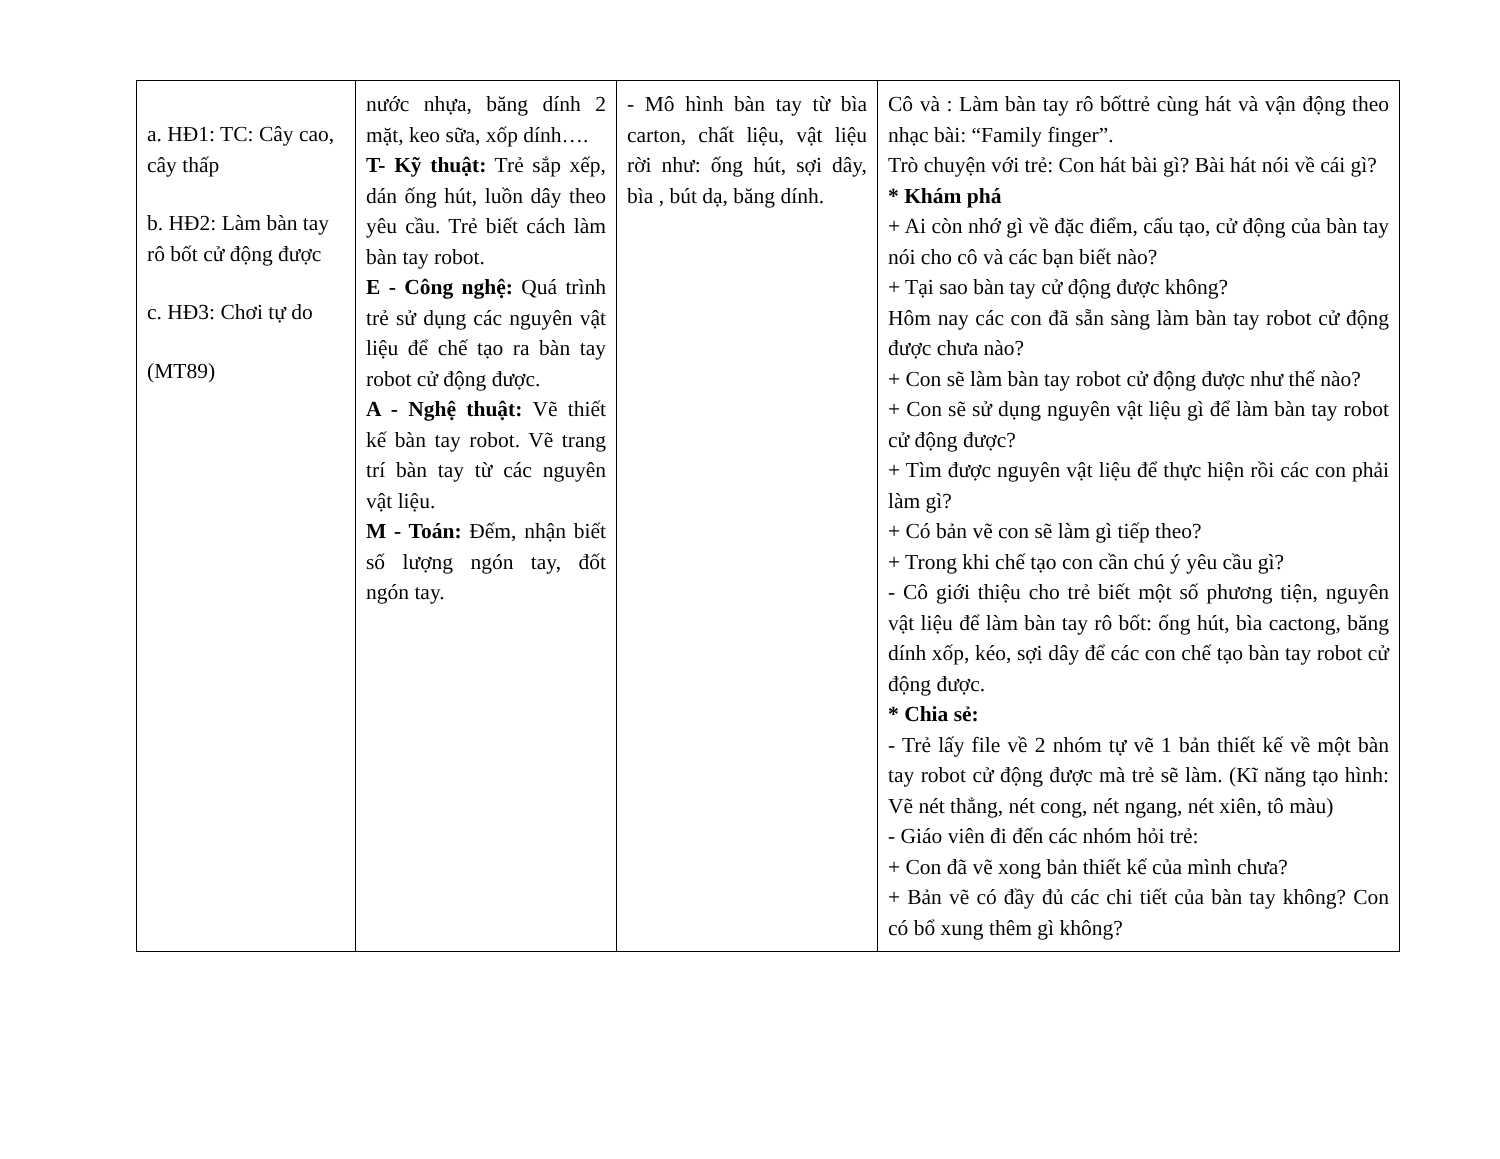| a. HĐ1: TC: Cây cao, cây thấp b. HĐ2: Làm bàn tay rô bốt cử động được c. HĐ3: Chơi tự do (MT89) | nước nhựa, băng dính 2 mặt, keo sữa, xốp dính…. T- Kỹ thuật: Trẻ sắp xếp, dán ống hút, luồn dây theo yêu cầu. Trẻ biết cách làm bàn tay robot. E - Công nghệ: Quá trình trẻ sử dụng các nguyên vật liệu để chế tạo ra bàn tay robot cử động được. A - Nghệ thuật: Vẽ thiết kế bàn tay robot. Vẽ trang trí bàn tay từ các nguyên vật liệu. M - Toán: Đếm, nhận biết số lượng ngón tay, đốt ngón tay. | - Mô hình bàn tay từ bìa carton, chất liệu, vật liệu rời như: ống hút, sợi dây, bìa , bút dạ, băng dính. | Cô và : Làm bàn tay rô bốttrẻ cùng hát và vận động theo nhạc bài: “Family finger”. Trò chuyện với trẻ: Con hát bài gì? Bài hát nói về cái gì? * Khám phá + Ai còn nhớ gì về đặc điểm, cấu tạo, cử động của bàn tay nói cho cô và các bạn biết nào? + Tại sao bàn tay cử động được không? Hôm nay các con đã sẵn sàng làm bàn tay robot cử động được chưa nào? + Con sẽ làm bàn tay robot cử động được như thế nào? + Con sẽ sử dụng nguyên vật liệu gì để làm bàn tay robot cử động được? + Tìm được nguyên vật liệu để thực hiện rồi các con phải làm gì? + Có bản vẽ con sẽ làm gì tiếp theo? + Trong khi chế tạo con cần chú ý yêu cầu gì? - Cô giới thiệu cho trẻ biết một số phương tiện, nguyên vật liệu để làm bàn tay rô bốt: ống hút, bìa cactong, băng dính xốp, kéo, sợi dây để các con chế tạo bàn tay robot cử động được. * Chia sẻ: - Trẻ lấy file về 2 nhóm tự vẽ 1 bản thiết kế về một bàn tay robot cử động được mà trẻ sẽ làm. (Kĩ năng tạo hình: Vẽ nét thẳng, nét cong, nét ngang, nét xiên, tô màu) - Giáo viên đi đến các nhóm hỏi trẻ: + Con đã vẽ xong bản thiết kế của mình chưa? + Bản vẽ có đầy đủ các chi tiết của bàn tay không? Con có bổ xung thêm gì không? |